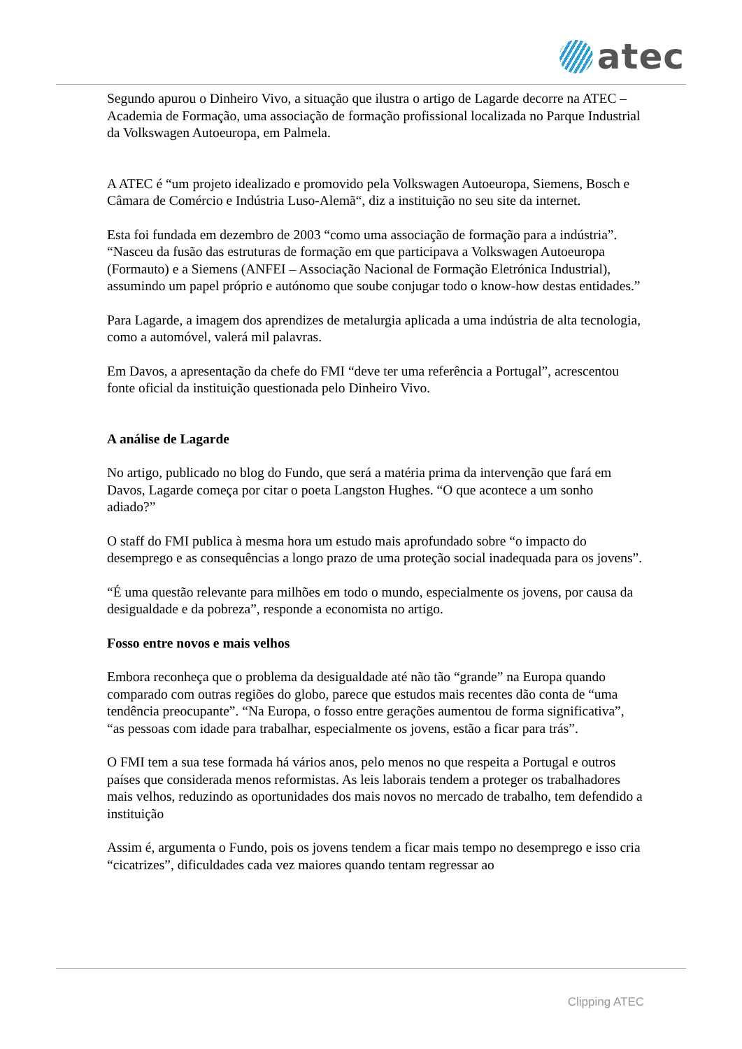atec
Segundo apurou o Dinheiro Vivo, a situação que ilustra o artigo de Lagarde decorre na ATEC – Academia de Formação, uma associação de formação profissional localizada no Parque Industrial da Volkswagen Autoeuropa, em Palmela.
A ATEC é “um projeto idealizado e promovido pela Volkswagen Autoeuropa, Siemens, Bosch e Câmara de Comércio e Indústria Luso-Alemã“, diz a instituição no seu site da internet.
Esta foi fundada em dezembro de 2003 “como uma associação de formação para a indústria”. “Nasceu da fusão das estruturas de formação em que participava a Volkswagen Autoeuropa (Formauto) e a Siemens (ANFEI – Associação Nacional de Formação Eletrónica Industrial), assumindo um papel próprio e autónomo que soube conjugar todo o know-how destas entidades.”
Para Lagarde, a imagem dos aprendizes de metalurgia aplicada a uma indústria de alta tecnologia, como a automóvel, valerá mil palavras.
Em Davos, a apresentação da chefe do FMI “deve ter uma referência a Portugal”, acrescentou fonte oficial da instituição questionada pelo Dinheiro Vivo.
A análise de Lagarde
No artigo, publicado no blog do Fundo, que será a matéria prima da intervenção que fará em Davos, Lagarde começa por citar o poeta Langston Hughes. “O que acontece a um sonho adiado?”
O staff do FMI publica à mesma hora um estudo mais aprofundado sobre “o impacto do desemprego e as consequências a longo prazo de uma proteção social inadequada para os jovens”.
“É uma questão relevante para milhões em todo o mundo, especialmente os jovens, por causa da desigualdade e da pobreza”, responde a economista no artigo.
Fosso entre novos e mais velhos
Embora reconheça que o problema da desigualdade até não tão “grande” na Europa quando comparado com outras regiões do globo, parece que estudos mais recentes dão conta de “uma tendência preocupante”. “Na Europa, o fosso entre gerações aumentou de forma significativa”, “as pessoas com idade para trabalhar, especialmente os jovens, estão a ficar para trás”.
O FMI tem a sua tese formada há vários anos, pelo menos no que respeita a Portugal e outros países que considerada menos reformistas. As leis laborais tendem a proteger os trabalhadores mais velhos, reduzindo as oportunidades dos mais novos no mercado de trabalho, tem defendido a instituição
Assim é, argumenta o Fundo, pois os jovens tendem a ficar mais tempo no desemprego e isso cria “cicatrizes”, dificuldades cada vez maiores quando tentam regressar ao
Clipping ATEC